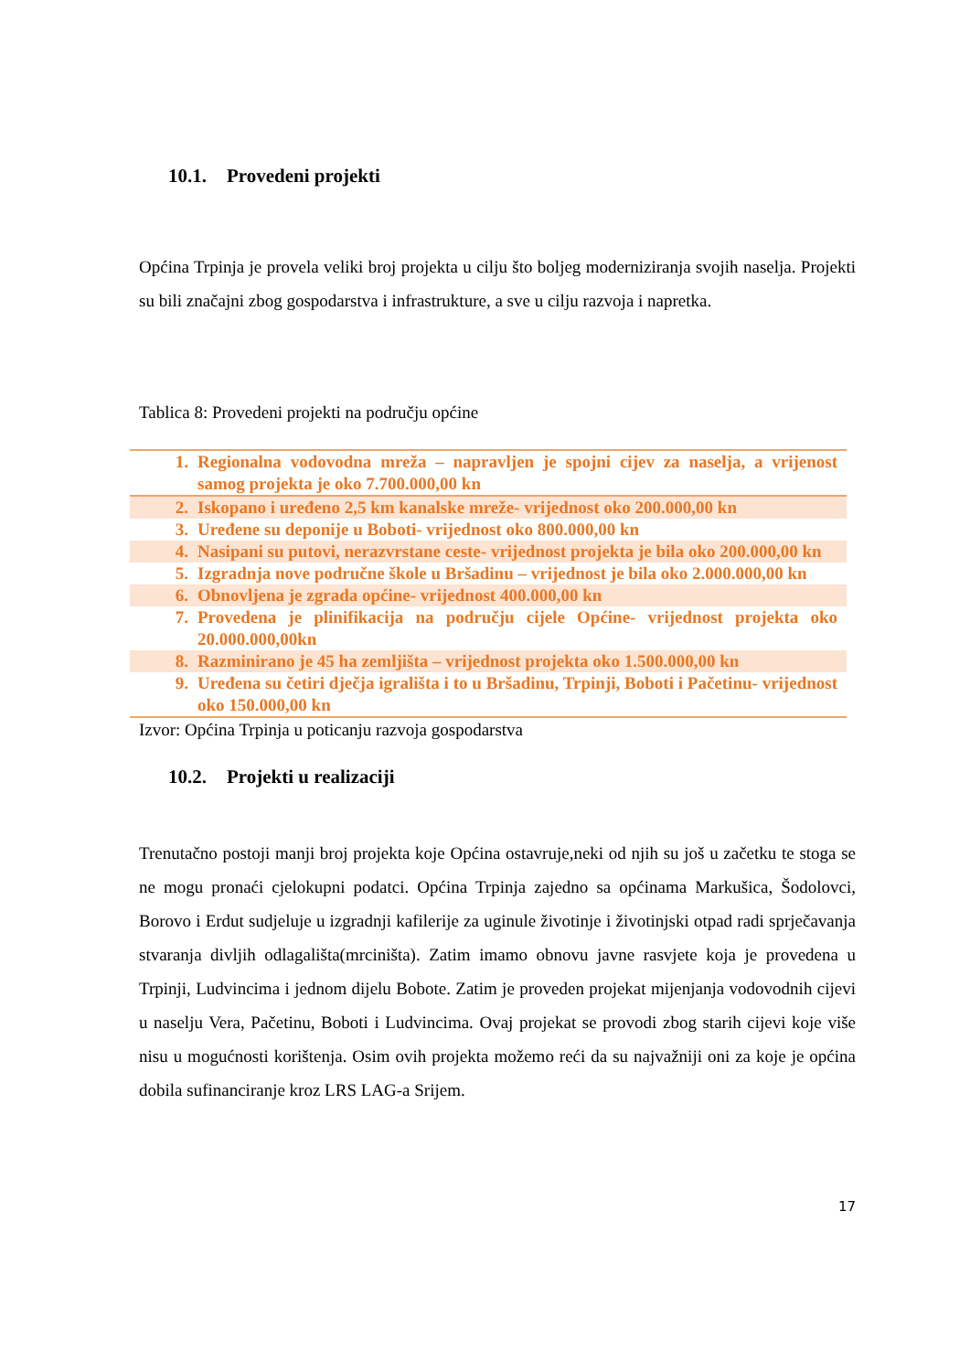10.1. Provedeni projekti
Općina Trpinja je provela veliki broj projekta u cilju što boljeg moderniziranja svojih naselja. Projekti su bili značajni zbog gospodarstva i infrastrukture, a sve u cilju razvoja i napretka.
Tablica 8: Provedeni projekti na području općine
| 1. | Regionalna vodovodna mreža – napravljen je spojni cijev za naselja, a vrijenost samog projekta je oko 7.700.000,00 kn |
| 2. | Iskopano i uređeno 2,5 km kanalske mreže- vrijednost oko 200.000,00 kn |
| 3. | Uređene su deponije u Boboti- vrijednost oko 800.000,00 kn |
| 4. | Nasipani su putovi, nerazvrstane ceste- vrijednost projekta je bila oko 200.000,00 kn |
| 5. | Izgradnja nove područne škole u Bršadinu – vrijednost je bila oko 2.000.000,00 kn |
| 6. | Obnovljena je zgrada općine- vrijednost 400.000,00 kn |
| 7. | Provedena je plinifikacija na području cijele Općine- vrijednost projekta oko 20.000.000,00kn |
| 8. | Razminirano je 45 ha zemljišta – vrijednost projekta oko 1.500.000,00 kn |
| 9. | Uređena su četiri dječja igrališta i to u Bršadinu, Trpinji, Boboti i Pačetinu- vrijednost oko 150.000,00 kn |
Izvor: Općina Trpinja u poticanju razvoja gospodarstva
10.2. Projekti u realizaciji
Trenutačno postoji manji broj projekta koje Općina ostavruje,neki od njih su još u začetku te stoga se ne mogu pronaći cjelokupni podatci. Općina Trpinja zajedno sa općinama Markušica, Šodolovci, Borovo i Erdut sudjeluje u izgradnji kafilerije za uginule životinje i životinjski otpad radi sprječavanja stvaranja divljih odlagališta(mrciništa). Zatim imamo obnovu javne rasvjete koja je provedena u Trpinji, Ludvincima i jednom dijelu Bobote. Zatim je proveden projekat mijenjanja vodovodnih cijevi u naselju Vera, Pačetinu, Boboti i Ludvincima. Ovaj projekat se provodi zbog starih cijevi koje više nisu u mogućnosti korištenja. Osim ovih projekta možemo reći da su najvažniji oni za koje je općina dobila sufinanciranje kroz LRS LAG-a Srijem.
17